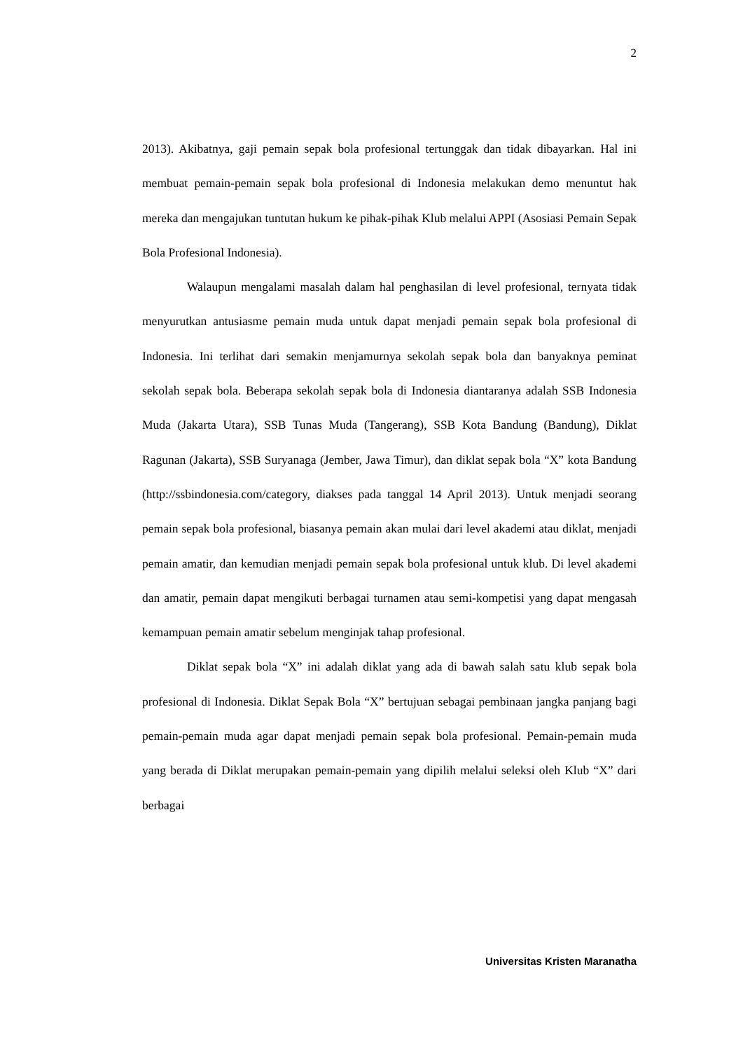2
2013). Akibatnya, gaji pemain sepak bola profesional tertunggak dan tidak dibayarkan. Hal ini membuat pemain-pemain sepak bola profesional di Indonesia melakukan demo menuntut hak mereka dan mengajukan tuntutan hukum ke pihak-pihak Klub melalui APPI (Asosiasi Pemain Sepak Bola Profesional Indonesia).
Walaupun mengalami masalah dalam hal penghasilan di level profesional, ternyata tidak menyurutkan antusiasme pemain muda untuk dapat menjadi pemain sepak bola profesional di Indonesia. Ini terlihat dari semakin menjamurnya sekolah sepak bola dan banyaknya peminat sekolah sepak bola. Beberapa sekolah sepak bola di Indonesia diantaranya adalah SSB Indonesia Muda (Jakarta Utara), SSB Tunas Muda (Tangerang), SSB Kota Bandung (Bandung), Diklat Ragunan (Jakarta), SSB Suryanaga (Jember, Jawa Timur), dan diklat sepak bola “X” kota Bandung (http://ssbindonesia.com/category, diakses pada tanggal 14 April 2013). Untuk menjadi seorang pemain sepak bola profesional, biasanya pemain akan mulai dari level akademi atau diklat, menjadi pemain amatir, dan kemudian menjadi pemain sepak bola profesional untuk klub. Di level akademi dan amatir, pemain dapat mengikuti berbagai turnamen atau semi-kompetisi yang dapat mengasah kemampuan pemain amatir sebelum menginjak tahap profesional.
Diklat sepak bola “X” ini adalah diklat yang ada di bawah salah satu klub sepak bola profesional di Indonesia. Diklat Sepak Bola “X” bertujuan sebagai pembinaan jangka panjang bagi pemain-pemain muda agar dapat menjadi pemain sepak bola profesional. Pemain-pemain muda yang berada di Diklat merupakan pemain-pemain yang dipilih melalui seleksi oleh Klub “X” dari berbagai
Universitas Kristen Maranatha